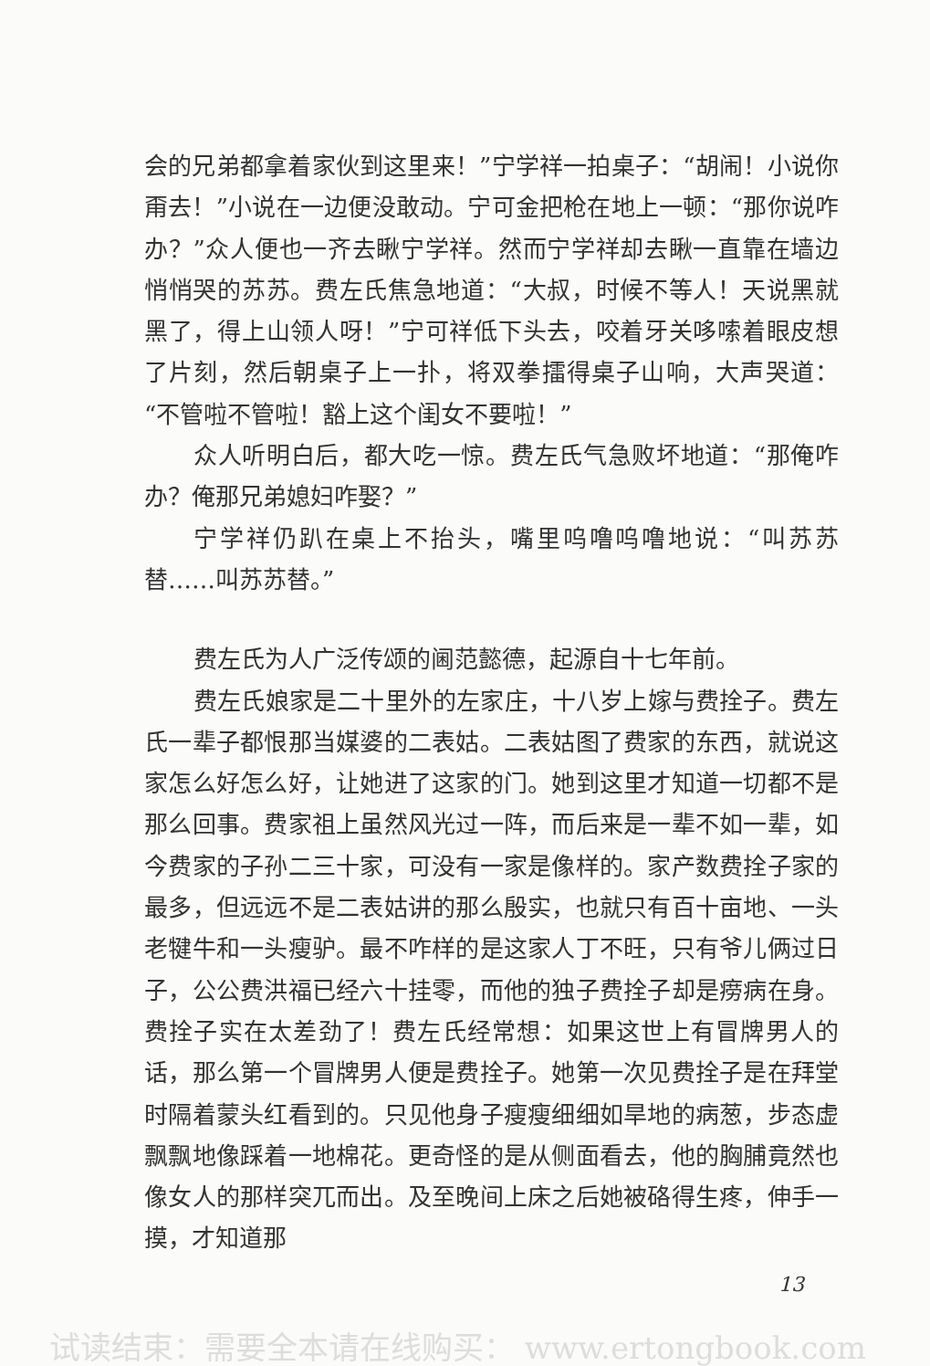会的兄弟都拿着家伙到这里来！”宁学祥一拍桌子：“胡闹！小说你甭去！”小说在一边便没敢动。宁可金把枪在地上一顿：“那你说咋办？”众人便也一齐去瞅宁学祥。然而宁学祥却去瞅一直靠在墙边悄悄哭的苏苏。费左氏焦急地道：“大叔，时候不等人！天说黑就黑了，得上山领人呀！”宁可祥低下头去，咬着牙关哆嗦着眼皮想了片刻，然后朝桌子上一扑，将双拳擂得桌子山响，大声哭道：“不管啦不管啦！豁上这个闺女不要啦！”
众人听明白后，都大吃一惊。费左氏气急败坏地道：“那俺咋办？俺那兄弟媳妇咋娶？”
宁学祥仍趴在桌上不抬头，嘴里呜噜呜噜地说：“叫苏苏替……叫苏苏替。”
费左氏为人广泛传颂的阃范懿德，起源自十七年前。
费左氏娘家是二十里外的左家庄，十八岁上嫁与费拴子。费左氏一辈子都恨那当媒婆的二表姑。二表姑图了费家的东西，就说这家怎么好怎么好，让她进了这家的门。她到这里才知道一切都不是那么回事。费家祖上虽然风光过一阵，而后来是一辈不如一辈，如今费家的子孙二三十家，可没有一家是像样的。家产数费拴子家的最多，但远远不是二表姑讲的那么殷实，也就只有百十亩地、一头老犍牛和一头瘦驴。最不咋样的是这家人丁不旺，只有爷儿俩过日子，公公费洪福已经六十挂零，而他的独子费拴子却是痨病在身。费拴子实在太差劲了！费左氏经常想：如果这世上有冒牌男人的话，那么第一个冒牌男人便是费拴子。她第一次见费拴子是在拜堂时隔着蒙头红看到的。只见他身子瘦瘦细细如旱地的病葱，步态虚飘飘地像踩着一地棉花。更奇怪的是从侧面看去，他的胸脯竟然也像女人的那样突兀而出。及至晚间上床之后她被硌得生疼，伸手一摸，才知道那
13
试读结束：需要全本请在线购买： www.ertongbook.com